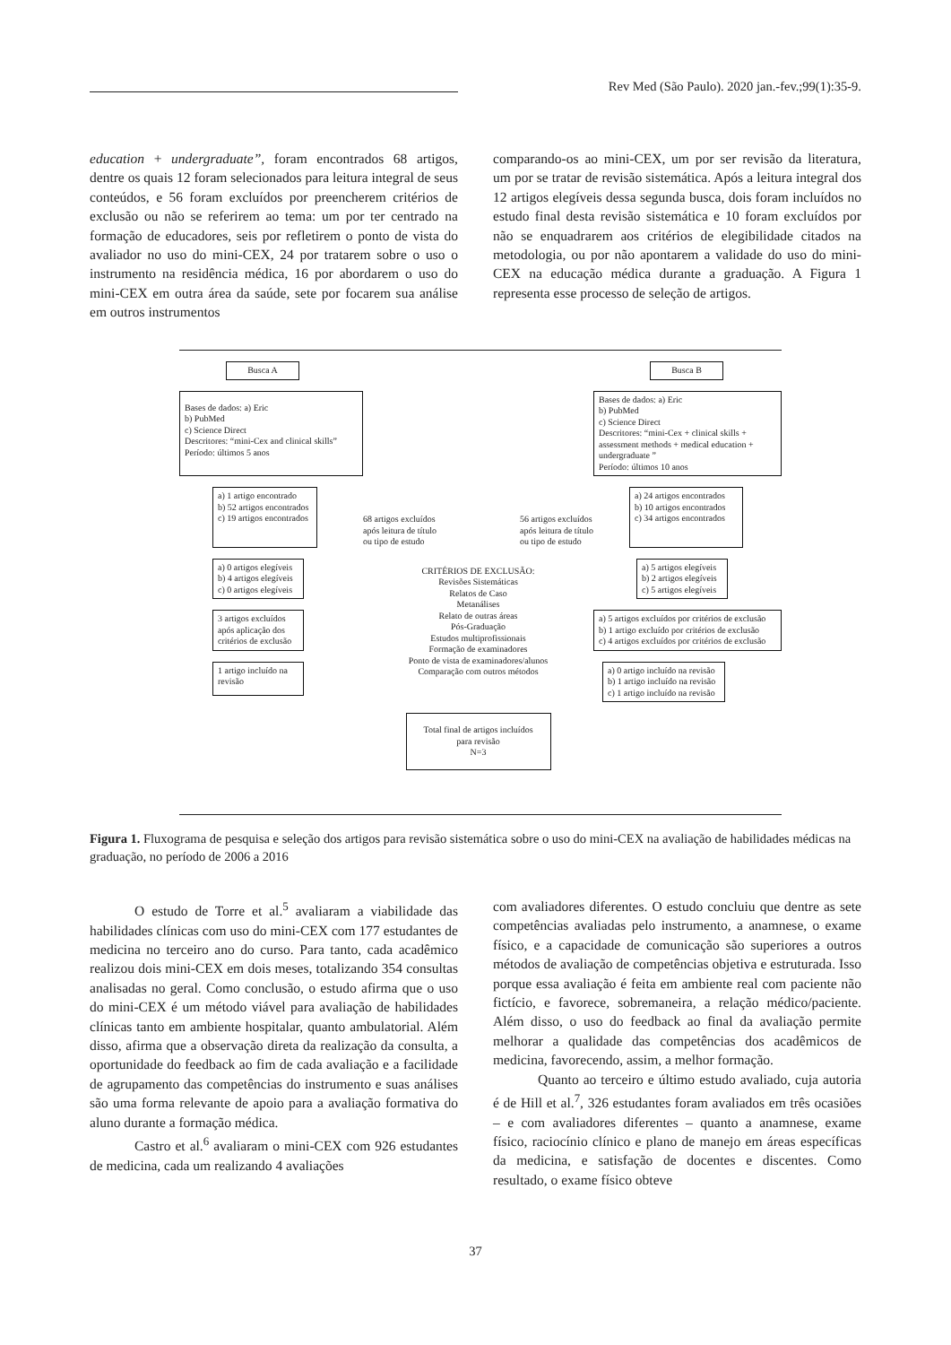Rev Med (São Paulo). 2020 jan.-fev.;99(1):35-9.
education + undergraduate”, foram encontrados 68 artigos, dentre os quais 12 foram selecionados para leitura integral de seus conteúdos, e 56 foram excluídos por preencherem critérios de exclusão ou não se referirem ao tema: um por ter centrado na formação de educadores, seis por refletirem o ponto de vista do avaliador no uso do mini-CEX, 24 por tratarem sobre o uso o instrumento na residência médica, 16 por abordarem o uso do mini-CEX em outra área da saúde, sete por focarem sua análise em outros instrumentos
comparando-os ao mini-CEX, um por ser revisão da literatura, um por se tratar de revisão sistemática. Após a leitura integral dos 12 artigos elegíveis dessa segunda busca, dois foram incluídos no estudo final desta revisão sistemática e 10 foram excluídos por não se enquadrarem aos critérios de elegibilidade citados na metodologia, ou por não apontarem a validade do uso do mini-CEX na educação médica durante a graduação. A Figura 1 representa esse processo de seleção de artigos.
Busca A
Busca B
Bases de dados: a) Eric
b) PubMed
c) Science Direct
Descritores: “mini-Cex and clinical skills”
Período: últimos 5 anos
Bases de dados: a) Eric
b) PubMed
c) Science Direct
Descritores: “mini-Cex + clinical skills + assessment methods + medical education + undergraduate ”
Período: últimos 10 anos
a) 1 artigo encontrado
b) 52 artigos encontrados
c) 19 artigos encontrados
68 artigos excluídos
após leitura de título
ou tipo de estudo
56 artigos excluídos
após leitura de título
ou tipo de estudo
a) 24 artigos encontrados
b) 10 artigos encontrados
c) 34 artigos encontrados
a) 0 artigos elegíveis
b) 4 artigos elegíveis
c) 0 artigos elegíveis
CRITÉRIOS DE EXCLUSÃO:
Revisões Sistemáticas
Relatos de Caso
Metanálises
Relato de outras áreas
Pós-Graduação
Estudos multiprofissionais
Formação de examinadores
Ponto de vista de examinadores/alunos
Comparação com outros métodos
a) 5 artigos elegíveis
b) 2 artigos elegíveis
c) 5 artigos elegíveis
3 artigos excluídos
após aplicação dos
critérios de exclusão
a) 5 artigos excluídos por critérios de exclusão
b) 1 artigo excluído por critérios de exclusão
c) 4 artigos excluídos por critérios de exclusão
1 artigo incluído na
revisão
a) 0 artigo incluído na revisão
b) 1 artigo incluído na revisão
c) 1 artigo incluído na revisão
Total final de artigos incluídos
para revisão
N=3
Figura 1. Fluxograma de pesquisa e seleção dos artigos para revisão sistemática sobre o uso do mini-CEX na avaliação de habilidades médicas na graduação, no período de 2006 a 2016
O estudo de Torre et al.<sup>5</sup> avaliaram a viabilidade das habilidades clínicas com uso do mini-CEX com 177 estudantes de medicina no terceiro ano do curso. Para tanto, cada acadêmico realizou dois mini-CEX em dois meses, totalizando 354 consultas analisadas no geral. Como conclusão, o estudo afirma que o uso do mini-CEX é um método viável para avaliação de habilidades clínicas tanto em ambiente hospitalar, quanto ambulatorial. Além disso, afirma que a observação direta da realização da consulta, a oportunidade do feedback ao fim de cada avaliação e a facilidade de agrupamento das competências do instrumento e suas análises são uma forma relevante de apoio para a avaliação formativa do aluno durante a formação médica.
Castro et al.<sup>6</sup> avaliaram o mini-CEX com 926 estudantes de medicina, cada um realizando 4 avaliações
com avaliadores diferentes. O estudo concluiu que dentre as sete competências avaliadas pelo instrumento, a anamnese, o exame físico, e a capacidade de comunicação são superiores a outros métodos de avaliação de competências objetiva e estruturada. Isso porque essa avaliação é feita em ambiente real com paciente não fictício, e favorece, sobremaneira, a relação médico/paciente. Além disso, o uso do feedback ao final da avaliação permite melhorar a qualidade das competências dos acadêmicos de medicina, favorecendo, assim, a melhor formação.
Quanto ao terceiro e último estudo avaliado, cuja autoria é de Hill et al.<sup>7</sup>, 326 estudantes foram avaliados em três ocasiões – e com avaliadores diferentes – quanto a anamnese, exame físico, raciocínio clínico e plano de manejo em áreas específicas da medicina, e satisfação de docentes e discentes. Como resultado, o exame físico obteve
37